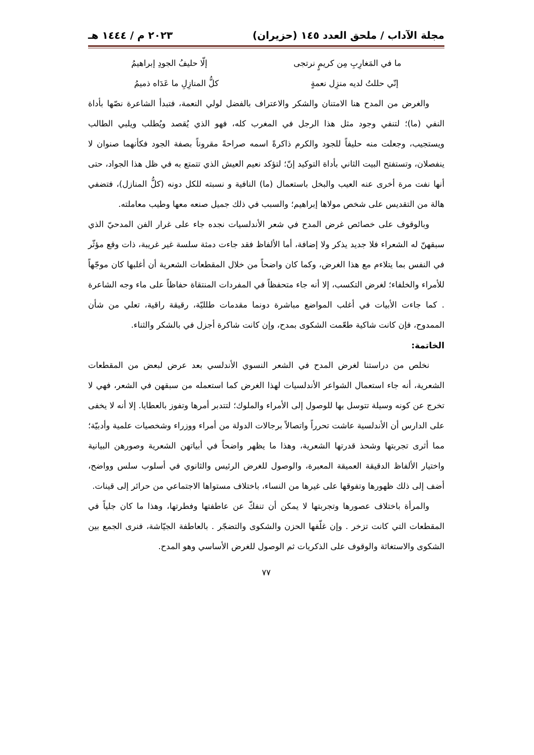مجلة الآداب / ملحق العدد ١٤٥ (حزيران) ٢٠٢٣ م / ١٤٤٤ هـ
ما في المَغارِبِ مِن كريمٍ نرتجى إلّا حليفُ الجودِ إبراهيمُ
إنّي حللتُ لديه منزِل نعمةٍ كلُّ المنازِلِ ما عَدَاه ذميمُ
والغرض من المدح هنا الامتنان والشكر والاعتراف بالفضل لولي النعمة، فتبدأ الشاعرة نصّها بأداة النفي (ما)؛ لتنفي وجود مثل هذا الرجل في المغرب كله، فهو الذي يُقصد ويُطلب ويلبي الطالب ويستجيب، وجعلت منه حليفاً للجود والكرم ذاكرةً اسمه صراحةً مقروناً بصفة الجود فكأنهما صنوان لا ينفصلان، وتستفتح البيت الثاني بأداة التوكيد إنّ؛ لتؤكد نعيم العيش الذي تتمتع به في ظل هذا الجواد، حتى أنها نفت مرة أخرى عنه العيب والبخل باستعمال (ما) النافية و نسبته للكل دونه (كلُّ المنازل)، فتضفي هالة من التقديس على شخص مولاها إبراهيم؛ والسبب في ذلك جميل صنعه معها وطيب معاملته.
وبالوقوف على خصائص غرض المدح في شعر الأندلسيات نجده جاء على غرار الفن المدحيّ الذي سبقهنّ له الشعراء فلا جديد يذكر ولا إضافة، أما الألفاظ فقد جاءت دمثة سلسة غير غريبة، ذات وقع مؤثّر في النفس بما يتلاءم مع هذا الغرض، وكما كان واضحاً من خلال المقطعات الشعرية أن أغلبها كان موجّهاً للأمراء والخلفاء؛ لغرض التكسب، إلا أنه جاء متحفظاً في المفردات المنتقاة حفاظاً على ماء وجه الشاعرة . كما جاءت الأبيات في أغلب المواضع مباشرة دونما مقدمات طلليّة، رقيقة راقية، تعلي من شأن الممدوح، فإن كانت شاكية طعّمت الشكوى بمدح، وإن كانت شاكرة أجزل في بالشكر والثناء.
الخاتمة:
نخلص من دراستنا لغرض المدح في الشعر النسوي الأندلسي بعد عرض لبعض من المقطعات الشعرية، أنه جاء استعمال الشواعر الأندلسيات لهذا الغرض كما استعمله من سبقهن في الشعر، فهي لا تخرج عن كونه وسيلة تتوسل بها للوصول إلى الأمراء والملوك؛ لتتدبر أمرها وتفوز بالعطايا. إلا أنه لا يخفى على الدارس أن الأندلسية عاشت تحرراً واتصالاً برجالات الدولة من أمراء ووزراء وشخصيات علمية وأدبيّة؛ مما أثرى تجربتها وشحذ قدرتها الشعرية، وهذا ما يظهر واضحاً في أبياتهن الشعرية وصورهن البيانية واختيار الألفاظ الدقيقة العميقة المعبرة، والوصول للغرض الرئيس والثانوي في أسلوب سلس وواضح، أضف إلى ذلك ظهورها وتفوقها على غيرها من النساء، باختلاف مستواها الاجتماعي من حرائر إلى قينات.
والمرأة باختلاف عصورها وتجربتها لا يمكن أن تنفكّ عن عاطفتها وفطرتها، وهذا ما كان جلياً في المقطعات التي كانت تزخر . وإن غلّفها الحزن والشكوى والتضجّر . بالعاطفة الجيّاشة، فنرى الجمع بين الشكوى والاستغاثة والوقوف على الذكريات ثم الوصول للغرض الأساسي وهو المدح.
٧٧